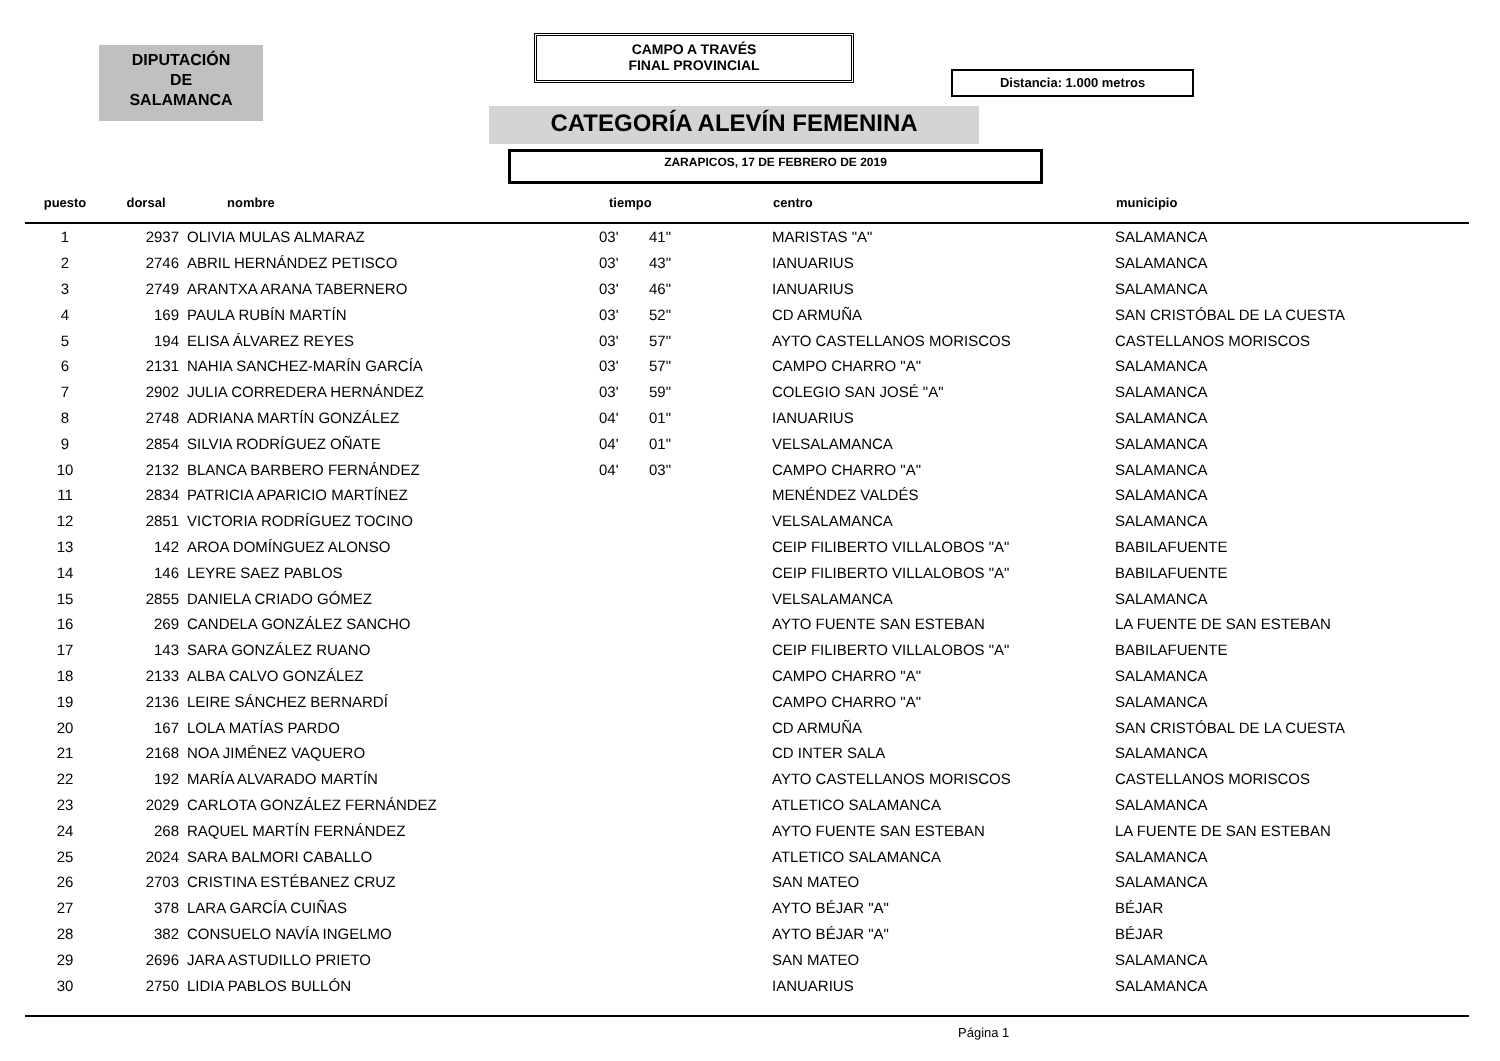DIPUTACIÓN
DE
SALAMANCA
CAMPO A TRAVÉS
FINAL PROVINCIAL
Distancia: 1.000 metros
CATEGORÍA ALEVÍN FEMENINA
ZARAPICOS, 17 DE FEBRERO DE 2019
| puesto | dorsal | nombre | tiempo | | centro | municipio |
| --- | --- | --- | --- | --- | --- | --- |
| 1 | 2937 | OLIVIA MULAS ALMARAZ | 03' | 41" | MARISTAS "A" | SALAMANCA |
| 2 | 2746 | ABRIL HERNÁNDEZ PETISCO | 03' | 43" | IANUARIUS | SALAMANCA |
| 3 | 2749 | ARANTXA ARANA TABERNERO | 03' | 46" | IANUARIUS | SALAMANCA |
| 4 | 169 | PAULA RUBÍN MARTÍN | 03' | 52" | CD ARMUÑA | SAN CRISTÓBAL DE LA CUESTA |
| 5 | 194 | ELISA ÁLVAREZ REYES | 03' | 57" | AYTO CASTELLANOS MORISCOS | CASTELLANOS MORISCOS |
| 6 | 2131 | NAHIA SANCHEZ-MARÍN GARCÍA | 03' | 57" | CAMPO CHARRO "A" | SALAMANCA |
| 7 | 2902 | JULIA CORREDERA HERNÁNDEZ | 03' | 59" | COLEGIO SAN JOSÉ "A" | SALAMANCA |
| 8 | 2748 | ADRIANA MARTÍN GONZÁLEZ | 04' | 01" | IANUARIUS | SALAMANCA |
| 9 | 2854 | SILVIA RODRÍGUEZ OÑATE | 04' | 01" | VELSALAMANCA | SALAMANCA |
| 10 | 2132 | BLANCA BARBERO FERNÁNDEZ | 04' | 03" | CAMPO CHARRO "A" | SALAMANCA |
| 11 | 2834 | PATRICIA APARICIO MARTÍNEZ | | | MENÉNDEZ VALDÉS | SALAMANCA |
| 12 | 2851 | VICTORIA RODRÍGUEZ TOCINO | | | VELSALAMANCA | SALAMANCA |
| 13 | 142 | AROA DOMÍNGUEZ ALONSO | | | CEIP FILIBERTO VILLALOBOS "A" | BABILAFUENTE |
| 14 | 146 | LEYRE SAEZ PABLOS | | | CEIP FILIBERTO VILLALOBOS "A" | BABILAFUENTE |
| 15 | 2855 | DANIELA CRIADO GÓMEZ | | | VELSALAMANCA | SALAMANCA |
| 16 | 269 | CANDELA GONZÁLEZ SANCHO | | | AYTO FUENTE SAN ESTEBAN | LA FUENTE DE SAN ESTEBAN |
| 17 | 143 | SARA GONZÁLEZ RUANO | | | CEIP FILIBERTO VILLALOBOS "A" | BABILAFUENTE |
| 18 | 2133 | ALBA CALVO GONZÁLEZ | | | CAMPO CHARRO "A" | SALAMANCA |
| 19 | 2136 | LEIRE SÁNCHEZ BERNARDÍ | | | CAMPO CHARRO "A" | SALAMANCA |
| 20 | 167 | LOLA MATÍAS PARDO | | | CD ARMUÑA | SAN CRISTÓBAL DE LA CUESTA |
| 21 | 2168 | NOA JIMÉNEZ VAQUERO | | | CD INTER SALA | SALAMANCA |
| 22 | 192 | MARÍA ALVARADO MARTÍN | | | AYTO CASTELLANOS MORISCOS | CASTELLANOS MORISCOS |
| 23 | 2029 | CARLOTA GONZÁLEZ FERNÁNDEZ | | | ATLETICO SALAMANCA | SALAMANCA |
| 24 | 268 | RAQUEL MARTÍN FERNÁNDEZ | | | AYTO FUENTE SAN ESTEBAN | LA FUENTE DE SAN ESTEBAN |
| 25 | 2024 | SARA BALMORI CABALLO | | | ATLETICO SALAMANCA | SALAMANCA |
| 26 | 2703 | CRISTINA ESTÉBANEZ CRUZ | | | SAN MATEO | SALAMANCA |
| 27 | 378 | LARA GARCÍA CUIÑAS | | | AYTO BÉJAR "A" | BÉJAR |
| 28 | 382 | CONSUELO NAVÍA INGELMO | | | AYTO BÉJAR "A" | BÉJAR |
| 29 | 2696 | JARA ASTUDILLO PRIETO | | | SAN MATEO | SALAMANCA |
| 30 | 2750 | LIDIA PABLOS BULLÓN | | | IANUARIUS | SALAMANCA |
Página 1